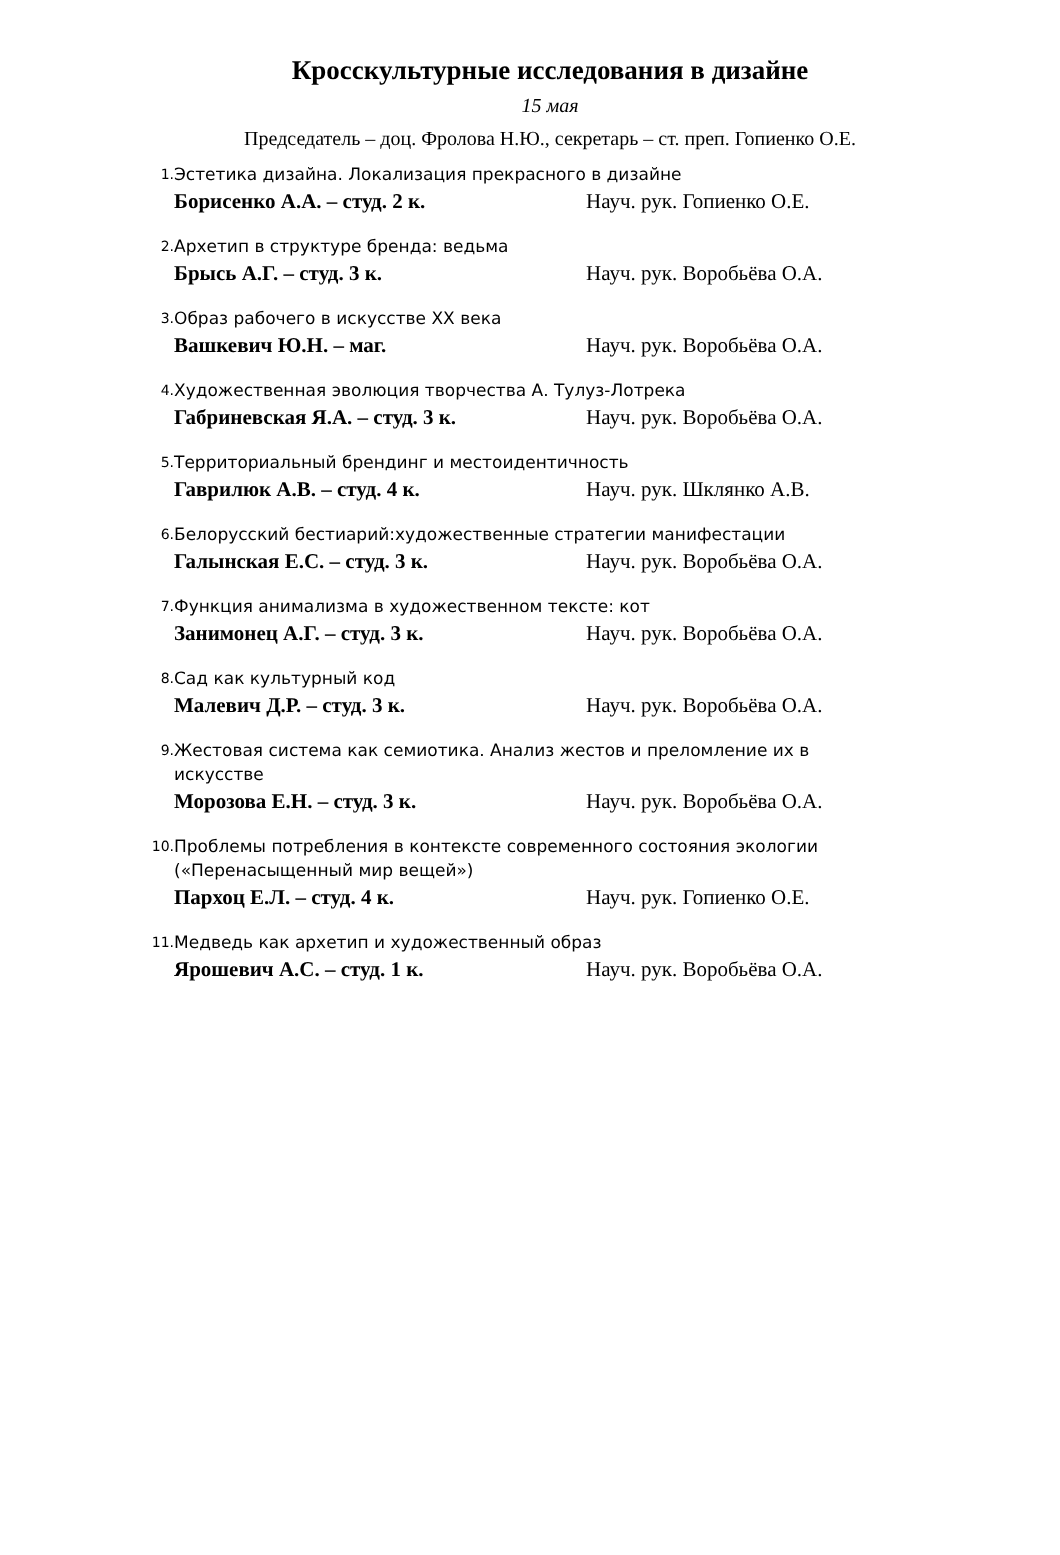Кросскультурные исследования в дизайне
15 мая
Председатель – доц. Фролова Н.Ю., секретарь – ст. преп. Гопиенко О.Е.
1. Эстетика дизайна. Локализация прекрасного в дизайне
Борисенко А.А. – студ. 2 к. Науч. рук. Гопиенко О.Е.
2. Архетип в структуре бренда: ведьма
Брысь А.Г. – студ. 3 к. Науч. рук. Воробьёва О.А.
3. Образ рабочего в искусстве XX века
Вашкевич Ю.Н. – маг. Науч. рук. Воробьёва О.А.
4. Художественная эволюция творчества А. Тулуз-Лотрека
Габриневская Я.А. – студ. 3 к. Науч. рук. Воробьёва О.А.
5. Территориальный брендинг и местоидентичность
Гаврилюк А.В. – студ. 4 к. Науч. рук. Шклянко А.В.
6. Белорусский бестиарий:художественные стратегии манифестации
Галынская Е.С. – студ. 3 к. Науч. рук. Воробьёва О.А.
7. Функция анимализма в художественном тексте: кот
Занимонец А.Г. – студ. 3 к. Науч. рук. Воробьёва О.А.
8. Сад как культурный код
Малевич Д.Р. – студ. 3 к. Науч. рук. Воробьёва О.А.
9. Жестовая система как семиотика. Анализ жестов и преломление их в искусстве
Морозова Е.Н. – студ. 3 к. Науч. рук. Воробьёва О.А.
10. Проблемы потребления в контексте современного состояния экологии («Перенасыщенный мир вещей»)
Пархоц Е.Л. – студ. 4 к. Науч. рук. Гопиенко О.Е.
11. Медведь как архетип и художественный образ
Ярошевич А.С. – студ. 1 к. Науч. рук. Воробьёва О.А.